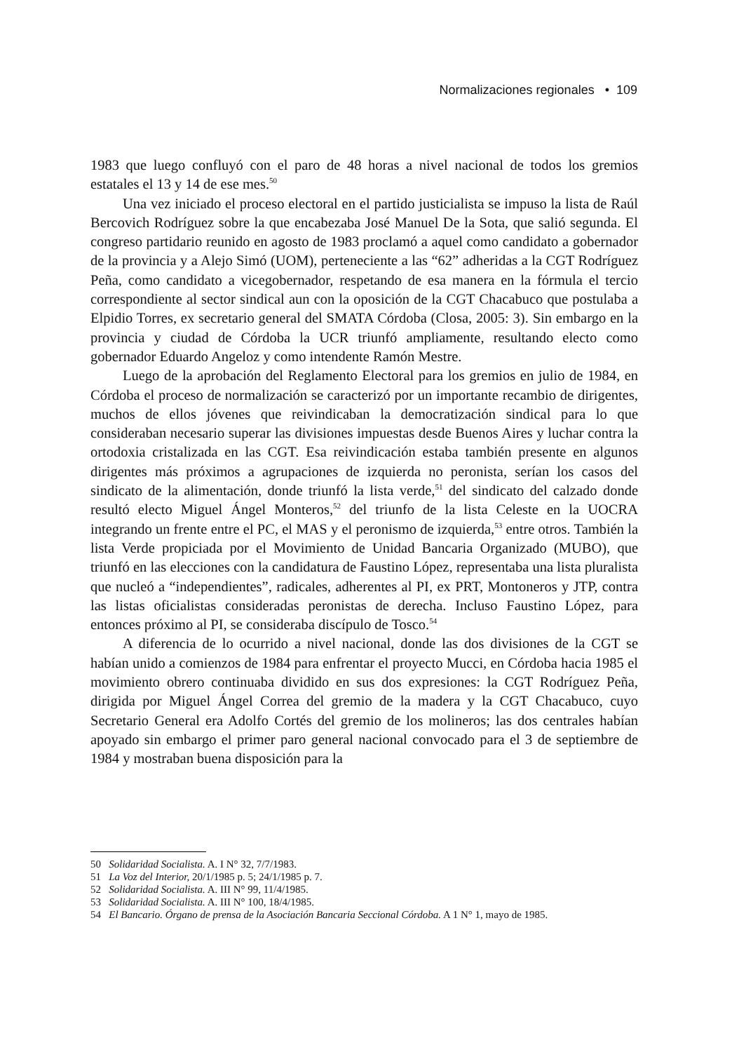Normalizaciones regionales • 109
1983 que luego confluyó con el paro de 48 horas a nivel nacional de todos los gremios estatales el 13 y 14 de ese mes.<sup>50</sup>
Una vez iniciado el proceso electoral en el partido justicialista se impuso la lista de Raúl Bercovich Rodríguez sobre la que encabezaba José Manuel De la Sota, que salió segunda. El congreso partidario reunido en agosto de 1983 proclamó a aquel como candidato a gobernador de la provincia y a Alejo Simó (UOM), perteneciente a las “62” adheridas a la CGT Rodríguez Peña, como candidato a vicegobernador, respetando de esa manera en la fórmula el tercio correspondiente al sector sindical aun con la oposición de la CGT Chacabuco que postulaba a Elpidio Torres, ex secretario general del SMATA Córdoba (Closa, 2005: 3). Sin embargo en la provincia y ciudad de Córdoba la UCR triunfó ampliamente, resultando electo como gobernador Eduardo Angeloz y como intendente Ramón Mestre.
Luego de la aprobación del Reglamento Electoral para los gremios en julio de 1984, en Córdoba el proceso de normalización se caracterizó por un importante recambio de dirigentes, muchos de ellos jóvenes que reivindicaban la democratización sindical para lo que consideraban necesario superar las divisiones impuestas desde Buenos Aires y luchar contra la ortodoxia cristalizada en las CGT. Esa reivindicación estaba también presente en algunos dirigentes más próximos a agrupaciones de izquierda no peronista, serían los casos del sindicato de la alimentación, donde triunfó la lista verde,<sup>51</sup> del sindicato del calzado donde resultó electo Miguel Ángel Monteros,<sup>52</sup> del triunfo de la lista Celeste en la UOCRA integrando un frente entre el PC, el MAS y el peronismo de izquierda,<sup>53</sup> entre otros. También la lista Verde propiciada por el Movimiento de Unidad Bancaria Organizado (MUBO), que triunfó en las elecciones con la candidatura de Faustino López, representaba una lista pluralista que nucleó a “independientes”, radicales, adherentes al PI, ex PRT, Montoneros y JTP, contra las listas oficialistas consideradas peronistas de derecha. Incluso Faustino López, para entonces próximo al PI, se consideraba discípulo de Tosco.<sup>54</sup>
A diferencia de lo ocurrido a nivel nacional, donde las dos divisiones de la CGT se habían unido a comienzos de 1984 para enfrentar el proyecto Mucci, en Córdoba hacia 1985 el movimiento obrero continuaba dividido en sus dos expresiones: la CGT Rodríguez Peña, dirigida por Miguel Ángel Correa del gremio de la madera y la CGT Chacabuco, cuyo Secretario General era Adolfo Cortés del gremio de los molineros; las dos centrales habían apoyado sin embargo el primer paro general nacional convocado para el 3 de septiembre de 1984 y mostraban buena disposición para la
50 Solidaridad Socialista. A. I N° 32, 7/7/1983.
51 La Voz del Interior, 20/1/1985 p. 5; 24/1/1985 p. 7.
52 Solidaridad Socialista. A. III N° 99, 11/4/1985.
53 Solidaridad Socialista. A. III N° 100, 18/4/1985.
54 El Bancario. Órgano de prensa de la Asociación Bancaria Seccional Córdoba. A 1 N° 1, mayo de 1985.